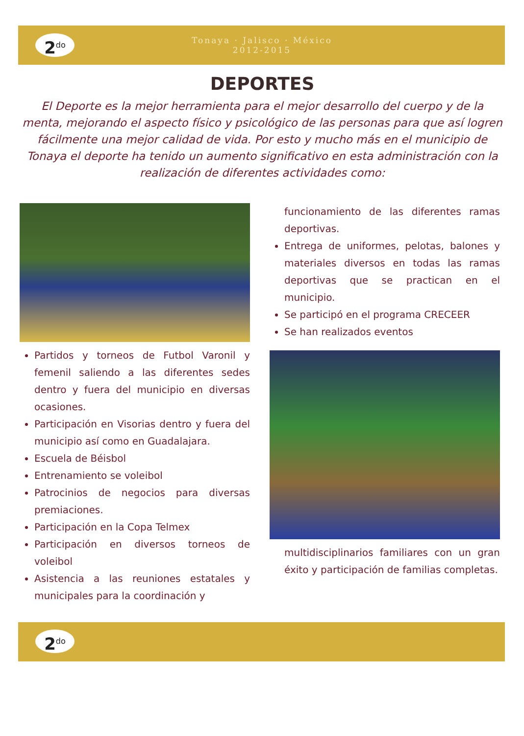Tonaya · Jalisco · México
2012-2015
2<sup>do</sup>
DEPORTES
El Deporte es la mejor herramienta para el mejor desarrollo del cuerpo y de la menta, mejorando el aspecto físico y psicológico de las personas para que así logren fácilmente una mejor calidad de vida. Por esto y mucho más en el municipio de Tonaya el deporte ha tenido un aumento significativo en esta administración con la realización de diferentes actividades como:
Partidos y torneos de Futbol Varonil y femenil saliendo a las diferentes sedes dentro y fuera del municipio en diversas ocasiones.
Participación en Visorias dentro y fuera del municipio así como en Guadalajara.
Escuela de Béisbol
Entrenamiento se voleibol
Patrocinios de negocios para diversas premiaciones.
Participación en la Copa Telmex
Participación en diversos torneos de voleibol
Asistencia a las reuniones estatales y municipales para la coordinación y
funcionamiento de las diferentes ramas deportivas.
Entrega de uniformes, pelotas, balones y materiales diversos en todas las ramas deportivas que se practican en el municipio.
Se participó en el programa CRECEER
Se han realizados eventos
multidisciplinarios familiares con un gran éxito y participación de familias completas.
2<sup>do</sup>